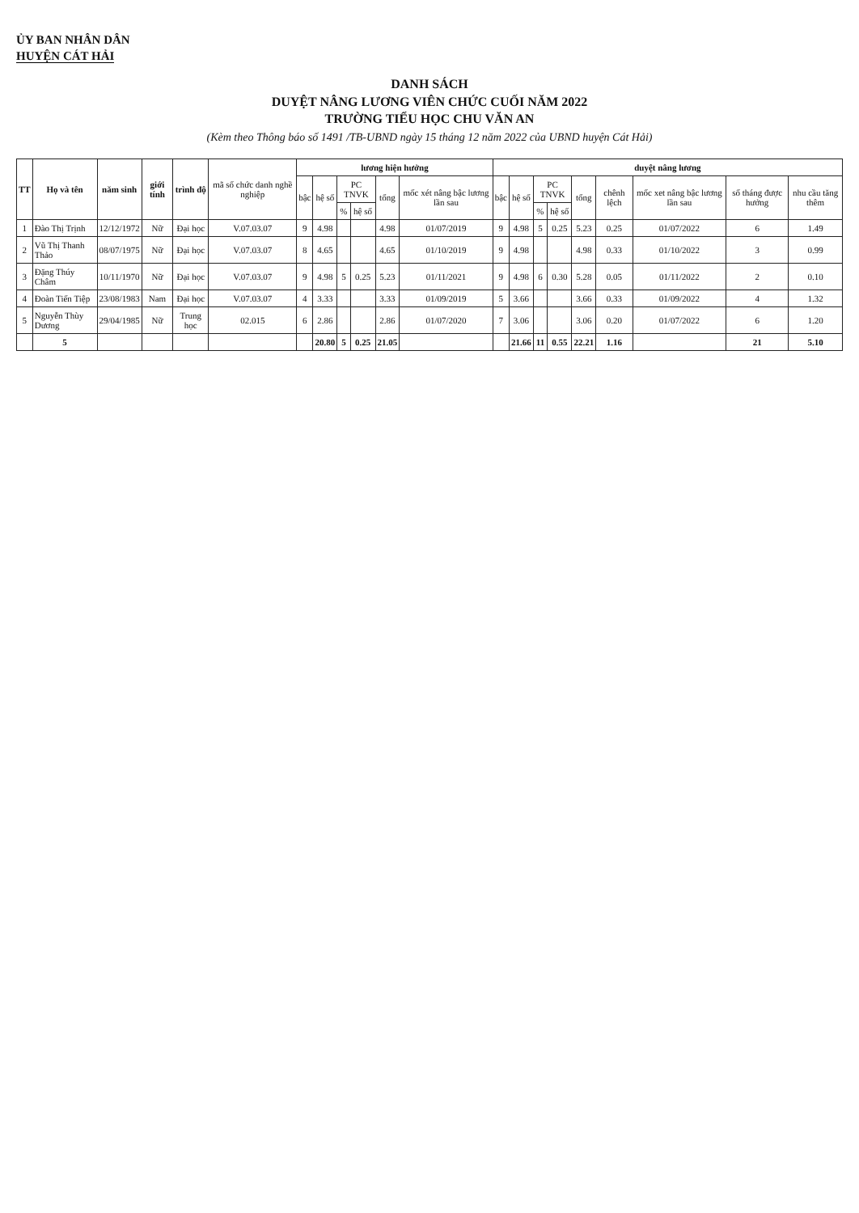ỦY BAN NHÂN DÂN
HUYỆN CÁT HẢI
DANH SÁCH
DUYỆT NÂNG LƯƠNG VIÊN CHỨC CUỐI NĂM 2022
TRƯỜNG TIỂU HỌC CHU VĂN AN
(Kèm theo Thông báo số 1491 /TB-UBND ngày 15 tháng 12 năm 2022 của UBND huyện Cát Hải)
| TT | Họ và tên | năm sinh | giới tính | trình độ | mã số chức danh nghề nghiệp | lương hiện hưởng | | | | | | duyệt nâng lương | | | | | | | | |
| --- | --- | --- | --- | --- | --- | --- | --- | --- | --- | --- | --- | --- | --- | --- | --- | --- | --- | --- | --- | --- |
| | | | | | | bậc | hệ số | PC TNVK | | tổng | mốc xét nâng bậc lương lần sau | bậc | hệ số | PC TNVK | | tổng | chênh lệch | mốc xet nâng bậc lương lần sau | số tháng được hưởng | nhu cầu tăng thêm |
| | | | | | | | | % | hệ số | | | | | % | hệ số | | | | | |
| 1 | Đào Thị Trịnh | 12/12/1972 | Nữ | Đại học | V.07.03.07 | 9 | 4.98 | | | 4.98 | 01/07/2019 | 9 | 4.98 | 5 | 0.25 | 5.23 | 0.25 | 01/07/2022 | 6 | 1.49 |
| 2 | Vũ Thị Thanh Thảo | 08/07/1975 | Nữ | Đại học | V.07.03.07 | 8 | 4.65 | | | 4.65 | 01/10/2019 | 9 | 4.98 | | | 4.98 | 0.33 | 01/10/2022 | 3 | 0.99 |
| 3 | Đặng Thúy Châm | 10/11/1970 | Nữ | Đại học | V.07.03.07 | 9 | 4.98 | 5 | 0.25 | 5.23 | 01/11/2021 | 9 | 4.98 | 6 | 0.30 | 5.28 | 0.05 | 01/11/2022 | 2 | 0.10 |
| 4 | Đoàn Tiến Tiệp | 23/08/1983 | Nam | Đại học | V.07.03.07 | 4 | 3.33 | | | 3.33 | 01/09/2019 | 5 | 3.66 | | | 3.66 | 0.33 | 01/09/2022 | 4 | 1.32 |
| 5 | Nguyễn Thùy Dương | 29/04/1985 | Nữ | Trung học | 02.015 | 6 | 2.86 | | | 2.86 | 01/07/2020 | 7 | 3.06 | | | 3.06 | 0.20 | 01/07/2022 | 6 | 1.20 |
| | 5 | | | | | | 20.80 | 5 | 0.25 | 21.05 | | | 21.66 | 11 | 0.55 | 22.21 | 1.16 | | 21 | 5.10 |